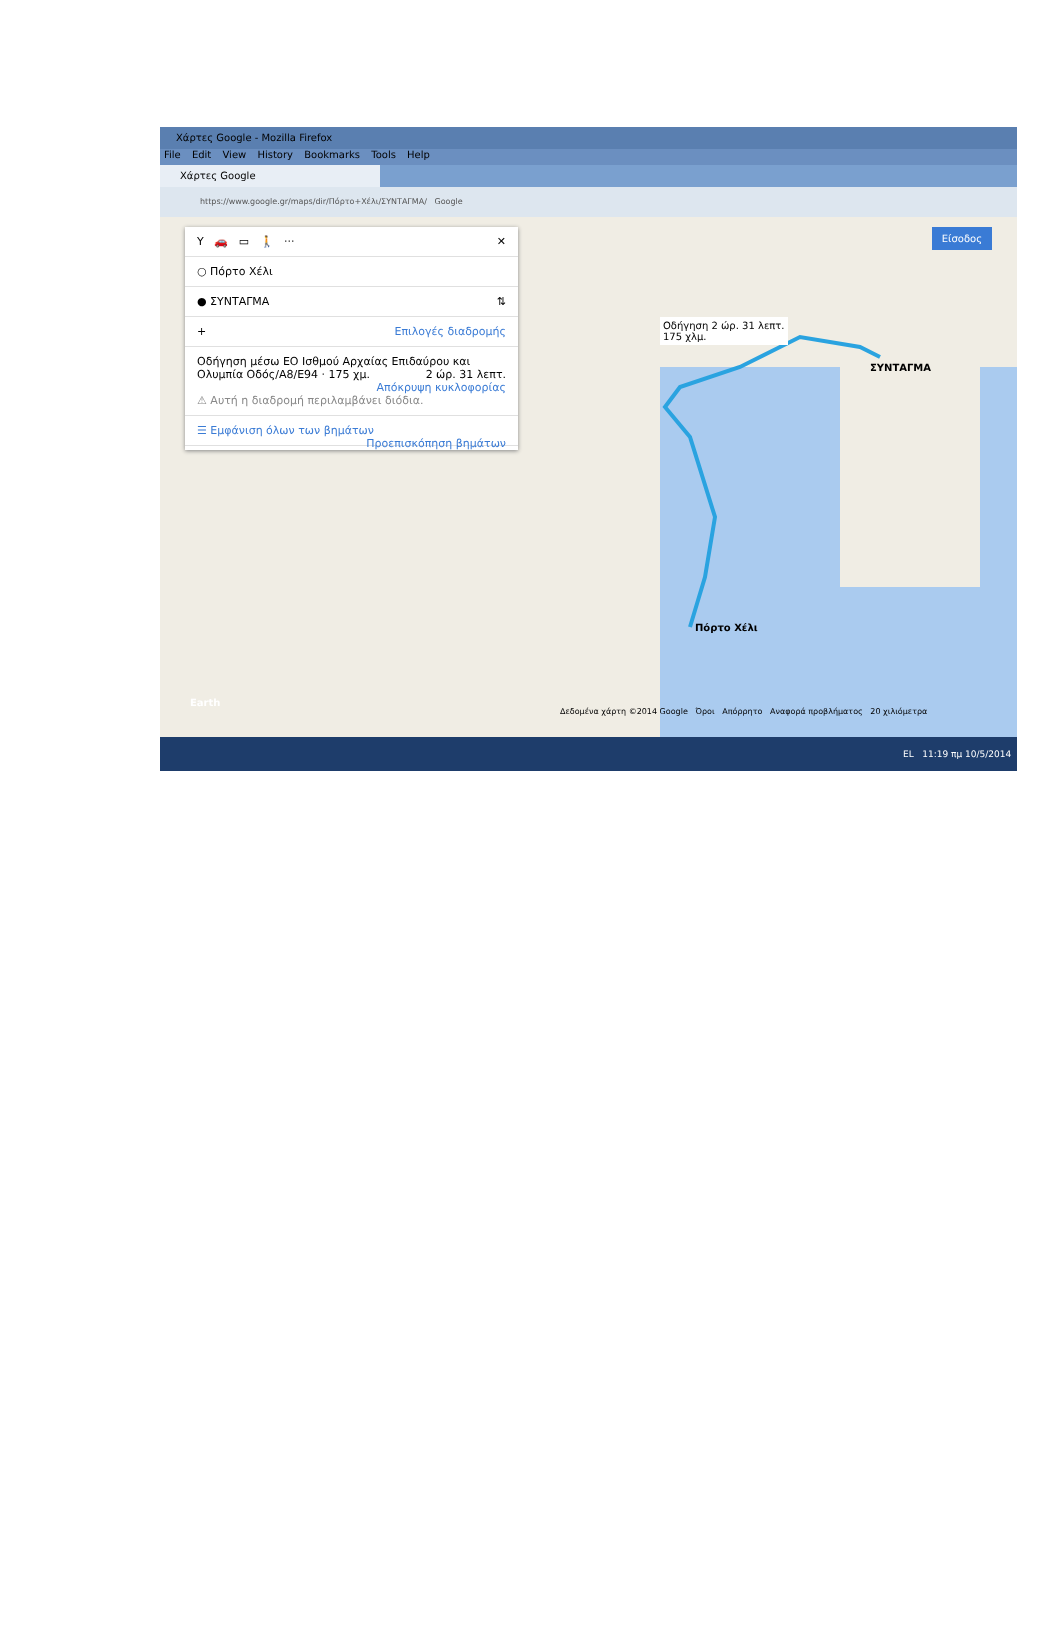Χάρτες Google - Mozilla Firefox
File Edit View History Bookmarks Tools Help
Χάρτες Google
https://www.google.gr/maps/dir/Πόρτο+Χέλι/ΣΥΝΤΑΓΜΑ/ Google
Y 🚗 ▭ 🚶 ··· ✕
○ Πόρτο Χέλι
● ΣΥΝΤΑΓΜΑ ⇅
+ Επιλογές διαδρομής
Οδήγηση μέσω ΕΟ Ισθμού Αρχαίας Επιδαύρου και Ολυμπία Οδός/A8/E94 · 175 χμ. 2 ώρ. 31 λεπτ.
Απόκρυψη κυκλοφορίας
⚠ Αυτή η διαδρομή περιλαμβάνει διόδια.
☰ Εμφάνιση όλων των βημάτων Προεπισκόπηση βημάτων
Είσοδος
Οδήγηση 2 ώρ. 31 λεπτ.
175 χλμ.
ΣΥΝΤΑΓΜΑ
Πόρτο Χέλι
Δεδομένα χάρτη ©2014 Google Όροι Απόρρητο Αναφορά προβλήματος 20 χιλιόμετρα
Earth
EL 11:19 πμ 10/5/2014